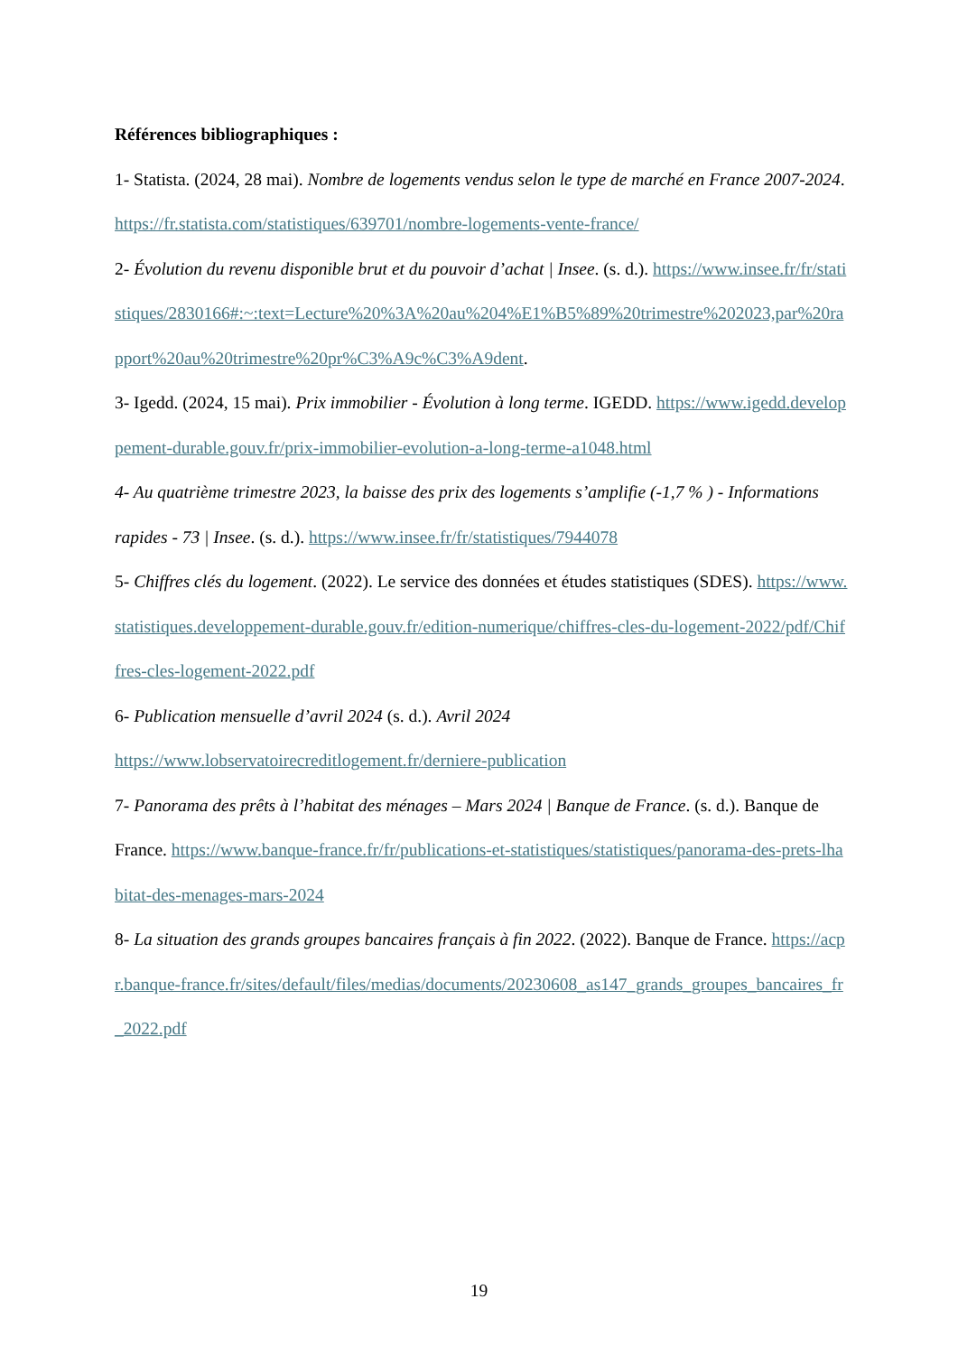Références bibliographiques :
1- Statista. (2024, 28 mai). Nombre de logements vendus selon le type de marché en France 2007-2024. https://fr.statista.com/statistiques/639701/nombre-logements-vente-france/
2- Évolution du revenu disponible brut et du pouvoir d’achat | Insee. (s. d.). https://www.insee.fr/fr/statistiques/2830166#:~:text=Lecture%20%3A%20au%204%E1%B5%89%20trimestre%202023,par%20rapport%20au%20trimestre%20pr%C3%A9c%C3%A9dent.
3- Igedd. (2024, 15 mai). Prix immobilier - Évolution à long terme. IGEDD. https://www.igedd.developpement-durable.gouv.fr/prix-immobilier-evolution-a-long-terme-a1048.html
4- Au quatrième trimestre 2023, la baisse des prix des logements s’amplifie (-1,7 % ) - Informations rapides - 73 | Insee. (s. d.). https://www.insee.fr/fr/statistiques/7944078
5- Chiffres clés du logement. (2022). Le service des données et études statistiques (SDES). https://www.statistiques.developpement-durable.gouv.fr/edition-numerique/chiffres-cles-du-logement-2022/pdf/Chiffres-cles-logement-2022.pdf
6- Publication mensuelle d’avril 2024 (s. d.). Avril 2024
https://www.lobservatoirecreditlogement.fr/derniere-publication
7- Panorama des prêts à l’habitat des ménages – Mars 2024 | Banque de France. (s. d.). Banque de France. https://www.banque-france.fr/fr/publications-et-statistiques/statistiques/panorama-des-prets-lhabitat-des-menages-mars-2024
8- La situation des grands groupes bancaires français à fin 2022. (2022). Banque de France. https://acpr.banque-france.fr/sites/default/files/medias/documents/20230608_as147_grands_groupes_bancaires_fr_2022.pdf
19